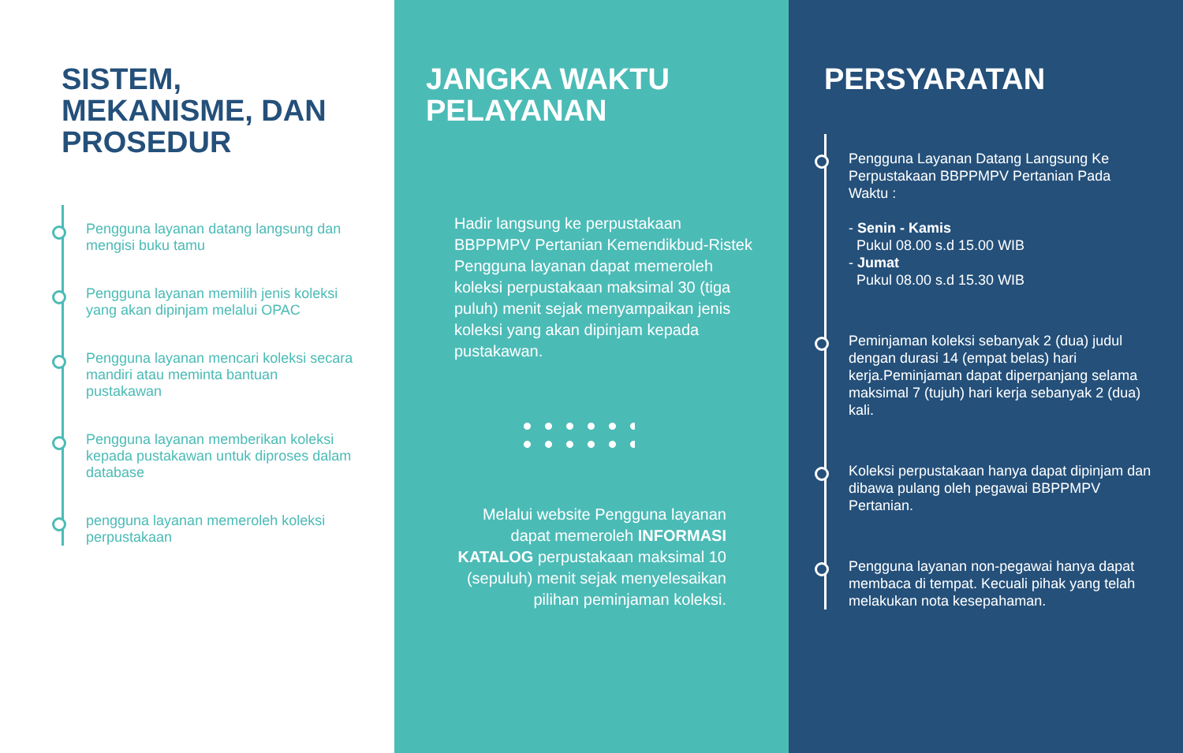SISTEM, MEKANISME, DAN PROSEDUR
Pengguna layanan datang langsung dan mengisi buku tamu
Pengguna layanan memilih jenis koleksi yang akan dipinjam melalui OPAC
Pengguna layanan mencari koleksi secara mandiri atau meminta bantuan pustakawan
Pengguna layanan memberikan koleksi kepada pustakawan untuk diproses dalam database
pengguna layanan memeroleh koleksi perpustakaan
JANGKA WAKTU PELAYANAN
Hadir langsung ke perpustakaan BBPPMPV Pertanian Kemendikbud-Ristek Pengguna layanan dapat memeroleh koleksi perpustakaan maksimal 30 (tiga puluh) menit sejak menyampaikan jenis koleksi yang akan dipinjam kepada pustakawan.
Melalui website Pengguna layanan dapat memeroleh INFORMASI KATALOG perpustakaan maksimal 10 (sepuluh) menit sejak menyelesaikan pilihan peminjaman koleksi.
PERSYARATAN
Pengguna Layanan Datang Langsung Ke Perpustakaan BBPPMPV Pertanian Pada Waktu :
- Senin - Kamis
Pukul 08.00 s.d 15.00 WIB
- Jumat
Pukul 08.00 s.d 15.30 WIB
Peminjaman koleksi sebanyak 2 (dua) judul dengan durasi 14 (empat belas) hari kerja.Peminjaman dapat diperpanjang selama maksimal 7 (tujuh) hari kerja sebanyak 2 (dua) kali.
Koleksi perpustakaan hanya dapat dipinjam dan dibawa pulang oleh pegawai BBPPMPV Pertanian.
Pengguna layanan non-pegawai hanya dapat membaca di tempat. Kecuali pihak yang telah melakukan nota kesepahaman.